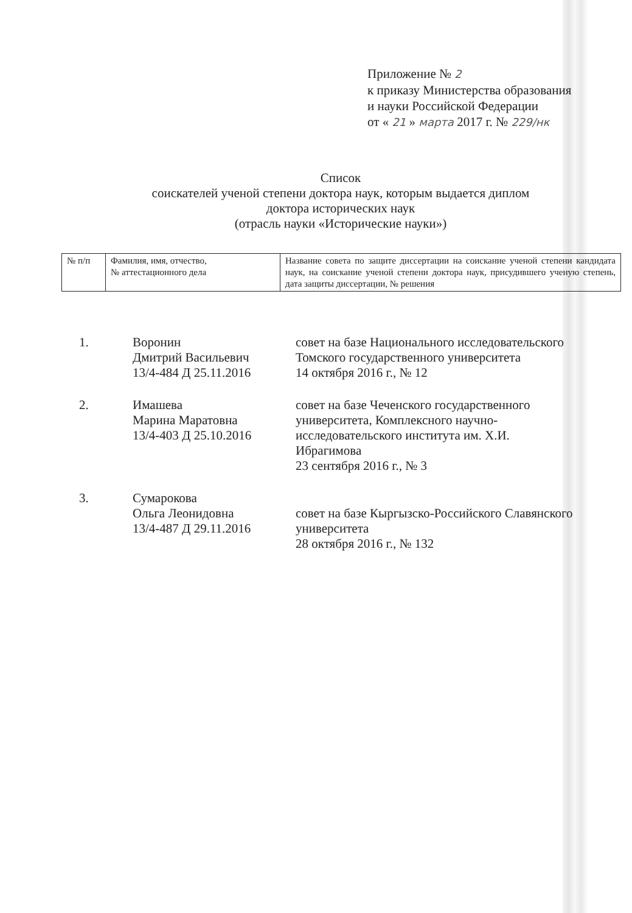Приложение № 2
к приказу Министерства образования
и науки Российской Федерации
от « 21 » марта 2017 г. № 229/нк
Список
соискателей ученой степени доктора наук, которым выдается диплом
доктора исторических наук
(отрасль науки «Исторические науки»)
| № п/п | Фамилия, имя, отчество, № аттестационного дела | Название совета по защите диссертации на соискание ученой степени кандидата наук, на соискание ученой степени доктора наук, присудившего ученую степень, дата защиты диссертации, № решения |
| --- | --- | --- |
| 1. | Воронин Дмитрий Васильевич 13/4-484 Д 25.11.2016 | совет на базе Национального исследовательского Томского государственного университета 14 октября 2016 г., № 12 |
| 2. | Имашева Марина Маратовна 13/4-403 Д 25.10.2016 | совет на базе Чеченского государственного университета, Комплексного научно- исследовательского института им. Х.И. Ибрагимова 23 сентября 2016 г., № 3 |
| 3. | Сумарокова Ольга Леонидовна 13/4-487 Д 29.11.2016 | совет на базе Кыргызско-Российского Славянского университета 28 октября 2016 г., № 132 |